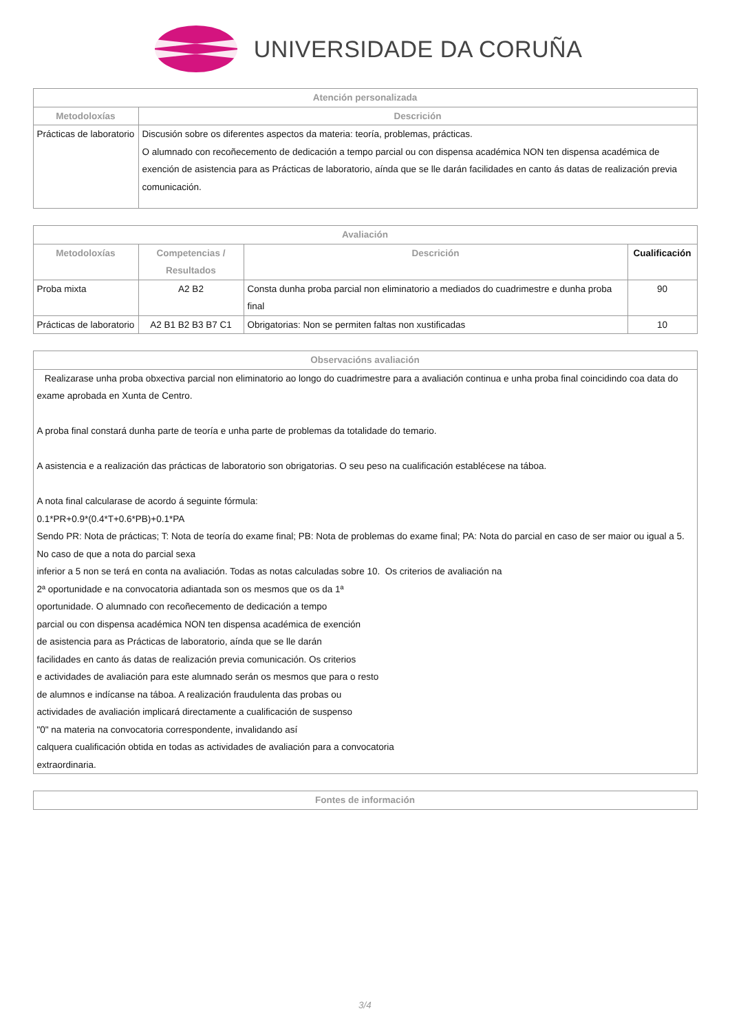UNIVERSIDADE DA CORUÑA
| Atención personalizada | |
| --- | --- |
| Metodoloxías | Descrición |
| Prácticas de laboratorio | Discusión sobre os diferentes aspectos da materia: teoría, problemas, prácticas. O alumnado con recoñecemento de dedicación a tempo parcial ou con dispensa académica NON ten dispensa académica de exención de asistencia para as Prácticas de laboratorio, aínda que se lle darán facilidades en canto ás datas de realización previa comunicación. |
| Avaliación | | | |
| --- | --- | --- | --- |
| Metodoloxías | Competencias / Resultados | Descrición | Cualificación |
| Proba mixta | A2 B2 | Consta dunha proba parcial non eliminatorio a mediados do cuadrimestre e dunha proba final | 90 |
| Prácticas de laboratorio | A2 B1 B2 B3 B7 C1 | Obrigatorias: Non se permiten faltas non xustificadas | 10 |
| Observacións avaliación |
| --- |
| Realizarase unha proba obxectiva parcial non eliminatorio ao longo do cuadrimestre para a avaliación continua e unha proba final coincidindo coa data do exame aprobada en Xunta de Centro. A proba final constará dunha parte de teoría e unha parte de problemas da totalidade do temario. A asistencia e a realización das prácticas de laboratorio son obrigatorias. O seu peso na cualificación establécese na táboa. A nota final calcularase de acordo á seguinte fórmula: 0.1*PR+0.9*(0.4*T+0.6*PB)+0.1*PA Sendo PR: Nota de prácticas; T: Nota de teoría do exame final; PB: Nota de problemas do exame final; PA: Nota do parcial en caso de ser maior ou igual a 5. No caso de que a nota do parcial sexa inferior a 5 non se terá en conta na avaliación. Todas as notas calculadas sobre 10. Os criterios de avaliación na 2ª oportunidade e na convocatoria adiantada son os mesmos que os da 1ª oportunidade. O alumnado con recoñecemento de dedicación a tempo parcial ou con dispensa académica NON ten dispensa académica de exención de asistencia para as Prácticas de laboratorio, aínda que se lle darán facilidades en canto ás datas de realización previa comunicación. Os criterios e actividades de avaliación para este alumnado serán os mesmos que para o resto de alumnos e indícanse na táboa. A realización fraudulenta das probas ou actividades de avaliación implicará directamente a cualificación de suspenso "0" na materia na convocatoria correspondente, invalidando así calquera cualificación obtida en todas as actividades de avaliación para a convocatoria extraordinaria. |
| Fontes de información |
| --- |
3/4